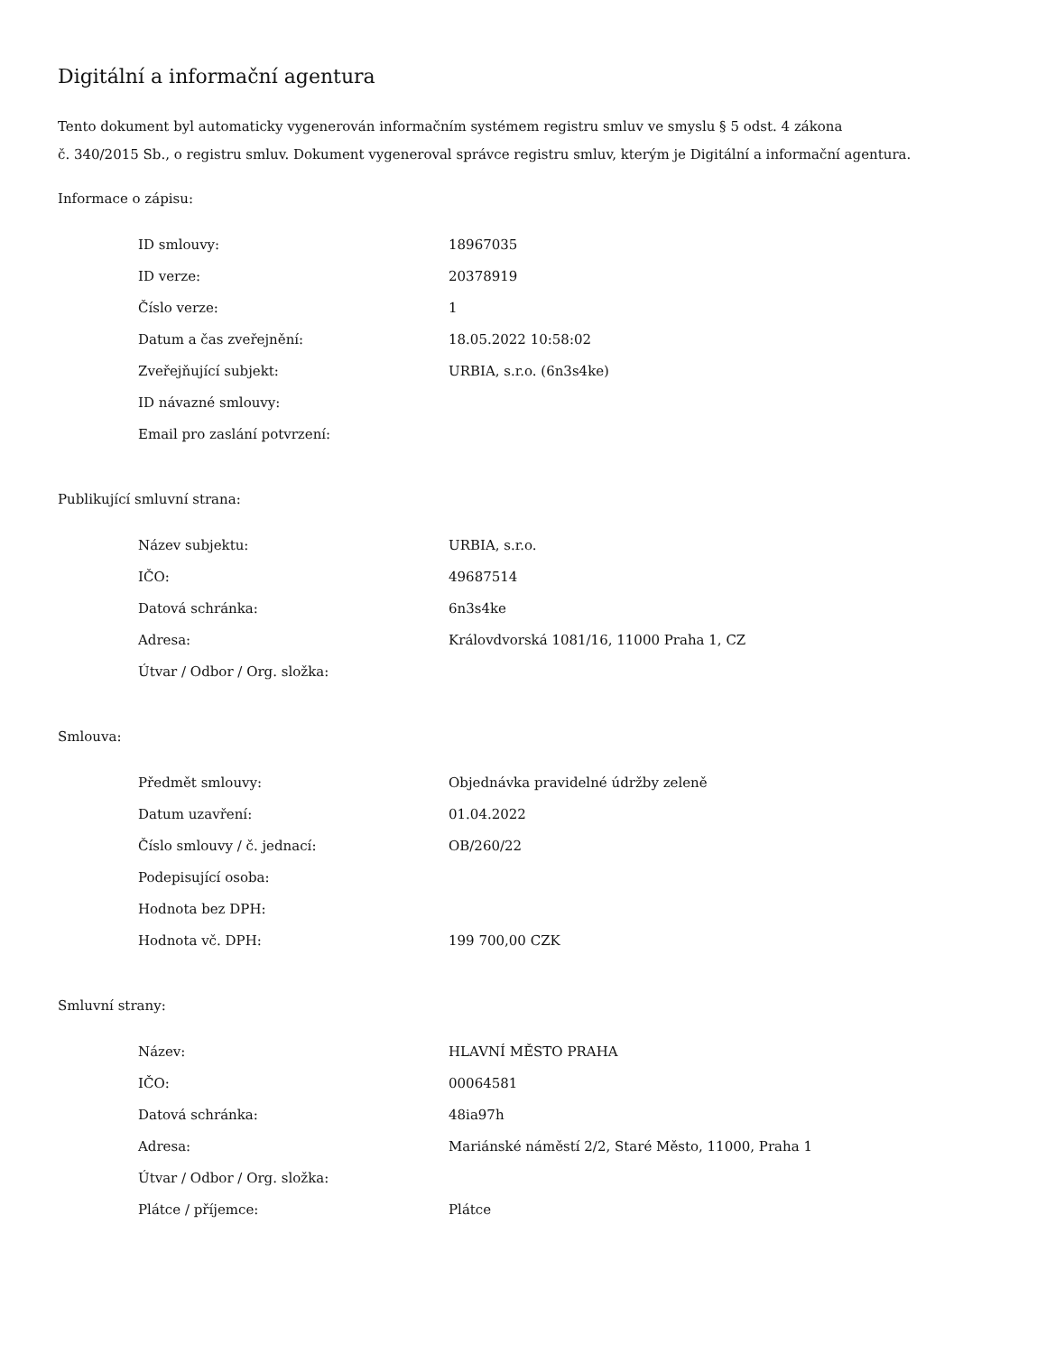Digitální a informační agentura
Tento dokument byl automaticky vygenerován informačním systémem registru smluv ve smyslu § 5 odst. 4 zákona
č. 340/2015 Sb., o registru smluv. Dokument vygeneroval správce registru smluv, kterým je Digitální a informační agentura.
Informace o zápisu:
| ID smlouvy: | 18967035 |
| ID verze: | 20378919 |
| Číslo verze: | 1 |
| Datum a čas zveřejnění: | 18.05.2022 10:58:02 |
| Zveřejňující subjekt: | URBIA, s.r.o. (6n3s4ke) |
| ID návazné smlouvy: | |
| Email pro zaslání potvrzení: | |
Publikující smluvní strana:
| Název subjektu: | URBIA, s.r.o. |
| IČO: | 49687514 |
| Datová schránka: | 6n3s4ke |
| Adresa: | Královdvorská 1081/16, 11000 Praha 1, CZ |
| Útvar / Odbor / Org. složka: | |
Smlouva:
| Předmět smlouvy: | Objednávka pravidelné údržby zeleně |
| Datum uzavření: | 01.04.2022 |
| Číslo smlouvy / č. jednací: | OB/260/22 |
| Podepisující osoba: | |
| Hodnota bez DPH: | |
| Hodnota vč. DPH: | 199 700,00 CZK |
Smluvní strany:
| Název: | HLAVNÍ MĚSTO PRAHA |
| IČO: | 00064581 |
| Datová schránka: | 48ia97h |
| Adresa: | Mariánské náměstí 2/2, Staré Město, 11000, Praha 1 |
| Útvar / Odbor / Org. složka: | |
| Plátce / příjemce: | Plátce |